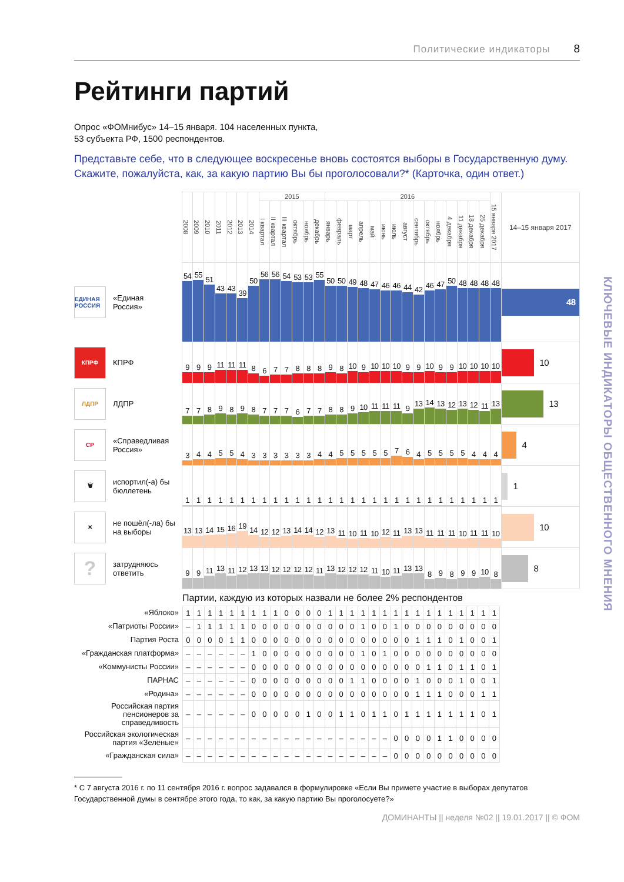Политические индикаторы 8
Рейтинги партий
Опрос «ФОМнибус» 14–15 января. 104 населенных пункта,
53 субъекта РФ, 1500 респондентов.
Представьте себе, что в следующее воскресенье вновь состоятся выборы в Государственную думу. Скажите, пожалуйста, как, за какую партию Вы бы проголосовали?* (Карточка, один ответ.)
| | 2008 | 2009 | 2010 | 2011 | 2012 | 2013 | 2014 | 2015 | | | | | | 2016 | | | | | | | | | | | | | | | 15 января 2017 | 14–15 января 2017 |
| --- | --- | --- | --- | --- | --- | --- | --- | --- | --- | --- | --- | --- | --- | --- | --- | --- | --- | --- | --- | --- | --- | --- | --- | --- | --- | --- | --- | --- | --- | --- |
| | | | | | | | | I квартал | II квартал | III квартал | октябрь | ноябрь | декабрь | январь | февраль | март | апрель | май | июнь | июль | август | сентябрь | октябрь | ноябрь | 4 декабря | 11 декабря | 18 декабря | 25 декабря | | |
| ЕДИНАЯ РОССИЯ «Единая Россия» | 54 | 55 | 51 | 43 | 43 | 39 | 50 | 56 | 56 | 54 | 53 | 53 | 55 | 50 | 50 | 49 | 48 | 47 | 46 | 46 | 44 | 42 | 46 | 47 | 50 | 48 | 48 | 48 | 48 | 48 |
| КПРФ КПРФ | 9 | 9 | 9 | 11 | 11 | 11 | 8 | 6 | 7 | 7 | 8 | 8 | 8 | 9 | 8 | 10 | 9 | 10 | 10 | 10 | 9 | 9 | 10 | 9 | 9 | 10 | 10 | 10 | 10 | 10 |
| ЛДПР ЛДПР | 7 | 7 | 8 | 9 | 8 | 9 | 8 | 7 | 7 | 7 | 6 | 7 | 7 | 8 | 8 | 9 | 10 | 11 | 11 | 11 | 9 | 13 | 14 | 13 | 12 | 13 | 12 | 11 | 13 | 13 |
| СР «Справедливая Россия» | 3 | 4 | 4 | 5 | 5 | 4 | 3 | 3 | 3 | 3 | 3 | 3 | 4 | 4 | 5 | 5 | 5 | 5 | 5 | 7 | 6 | 4 | 5 | 5 | 5 | 5 | 4 | 4 | 4 | 4 |
| 🗑 испортил(-а) бы бюллетень | 1 | 1 | 1 | 1 | 1 | 1 | 1 | 1 | 1 | 1 | 1 | 1 | 1 | 1 | 1 | 1 | 1 | 1 | 1 | 1 | 1 | 1 | 1 | 1 | 1 | 1 | 1 | 1 | 1 | 1 |
| ✕ не пошёл(-ла) бы на выборы | 13 | 13 | 14 | 15 | 16 | 19 | 14 | 12 | 12 | 13 | 14 | 14 | 12 | 13 | 11 | 10 | 11 | 10 | 12 | 11 | 13 | 13 | 11 | 11 | 11 | 10 | 11 | 11 | 10 | 10 |
| ? затрудняюсь ответить | 9 | 9 | 11 | 13 | 11 | 12 | 13 | 13 | 12 | 12 | 12 | 12 | 11 | 13 | 12 | 12 | 12 | 11 | 10 | 11 | 13 | 13 | 8 | 9 | 8 | 9 | 9 | 10 | 8 | 8 |
Партии, каждую из которых назвали не более 2% респондентов
| «Яблоко» | 1 | 1 | 1 | 1 | 1 | 1 | 1 | 1 | 1 | 0 | 0 | 0 | 0 | 1 | 1 | 1 | 1 | 1 | 1 | 1 | 1 | 1 | 1 | 1 | 1 | 1 | 1 | 1 | 1 |
| «Патриоты России» | – | 1 | 1 | 1 | 1 | 1 | 0 | 0 | 0 | 0 | 0 | 0 | 0 | 0 | 0 | 0 | 1 | 0 | 0 | 1 | 0 | 0 | 0 | 0 | 0 | 0 | 0 | 0 | 0 |
| Партия Роста | 0 | 0 | 0 | 0 | 1 | 1 | 0 | 0 | 0 | 0 | 0 | 0 | 0 | 0 | 0 | 0 | 0 | 0 | 0 | 0 | 0 | 1 | 1 | 1 | 0 | 1 | 0 | 0 | 1 |
| «Гражданская платформа» | – | – | – | – | – | – | 1 | 0 | 0 | 0 | 0 | 0 | 0 | 0 | 0 | 0 | 1 | 0 | 1 | 0 | 0 | 0 | 0 | 0 | 0 | 0 | 0 | 0 | 0 |
| «Коммунисты России» | – | – | – | – | – | – | 0 | 0 | 0 | 0 | 0 | 0 | 0 | 0 | 0 | 0 | 0 | 0 | 0 | 0 | 0 | 0 | 1 | 1 | 0 | 1 | 1 | 0 | 1 |
| ПАРНАС | – | – | – | – | – | – | 0 | 0 | 0 | 0 | 0 | 0 | 0 | 0 | 0 | 1 | 1 | 0 | 0 | 0 | 0 | 1 | 0 | 0 | 0 | 1 | 0 | 0 | 1 |
| «Родина» | – | – | – | – | – | – | 0 | 0 | 0 | 0 | 0 | 0 | 0 | 0 | 0 | 0 | 0 | 0 | 0 | 0 | 0 | 1 | 1 | 1 | 0 | 0 | 0 | 1 | 1 |
| Российская партия пенсионеров за справедливость | – | – | – | – | – | – | 0 | 0 | 0 | 0 | 0 | 1 | 0 | 0 | 1 | 1 | 0 | 1 | 1 | 0 | 1 | 1 | 1 | 1 | 1 | 1 | 1 | 0 | 1 |
| Российская экологическая партия «Зелёные» | – | – | – | – | – | – | – | – | – | – | – | – | – | – | – | – | – | – | – | 0 | 0 | 0 | 0 | 1 | 1 | 0 | 0 | 0 | 0 |
| «Гражданская сила» | – | – | – | – | – | – | – | – | – | – | – | – | – | – | – | – | – | – | – | 0 | 0 | 0 | 0 | 0 | 0 | 0 | 0 | 0 | 0 |
* С 7 августа 2016 г. по 11 сентября 2016 г. вопрос задавался в формулировке «Если Вы примете участие в выборах депутатов Государственной думы в сентябре этого года, то как, за какую партию Вы проголосуете?»
ДОМИНАНТЫ || неделя №02 || 19.01.2017 || © ФОМ
КЛЮЧЕВЫЕ ИНДИКАТОРЫ ОБЩЕСТВЕННОГО МНЕНИЯ